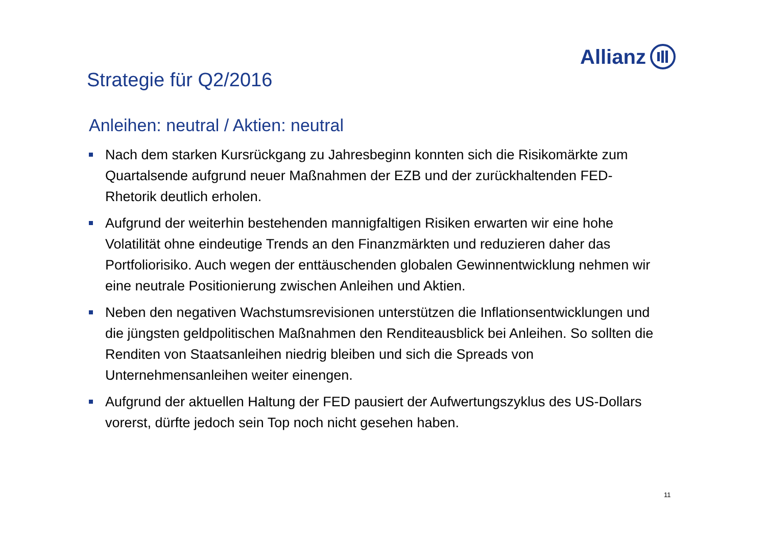Allianz
Strategie für Q2/2016
Anleihen: neutral / Aktien: neutral
Nach dem starken Kursrückgang zu Jahresbeginn konnten sich die Risikomärkte zum Quartalsende aufgrund neuer Maßnahmen der EZB und der zurückhaltenden FED-Rhetorik deutlich erholen.
Aufgrund der weiterhin bestehenden mannigfaltigen Risiken erwarten wir eine hohe Volatilität ohne eindeutige Trends an den Finanzmärkten und reduzieren daher das Portfoliorisiko. Auch wegen der enttäuschenden globalen Gewinnentwicklung nehmen wir eine neutrale Positionierung zwischen Anleihen und Aktien.
Neben den negativen Wachstumsrevisionen unterstützen die Inflationsentwicklungen und die jüngsten geldpolitischen Maßnahmen den Renditeausblick bei Anleihen. So sollten die Renditen von Staatsanleihen niedrig bleiben und sich die Spreads von Unternehmensanleihen weiter einengen.
Aufgrund der aktuellen Haltung der FED pausiert der Aufwertungszyklus des US-Dollars vorerst, dürfte jedoch sein Top noch nicht gesehen haben.
11